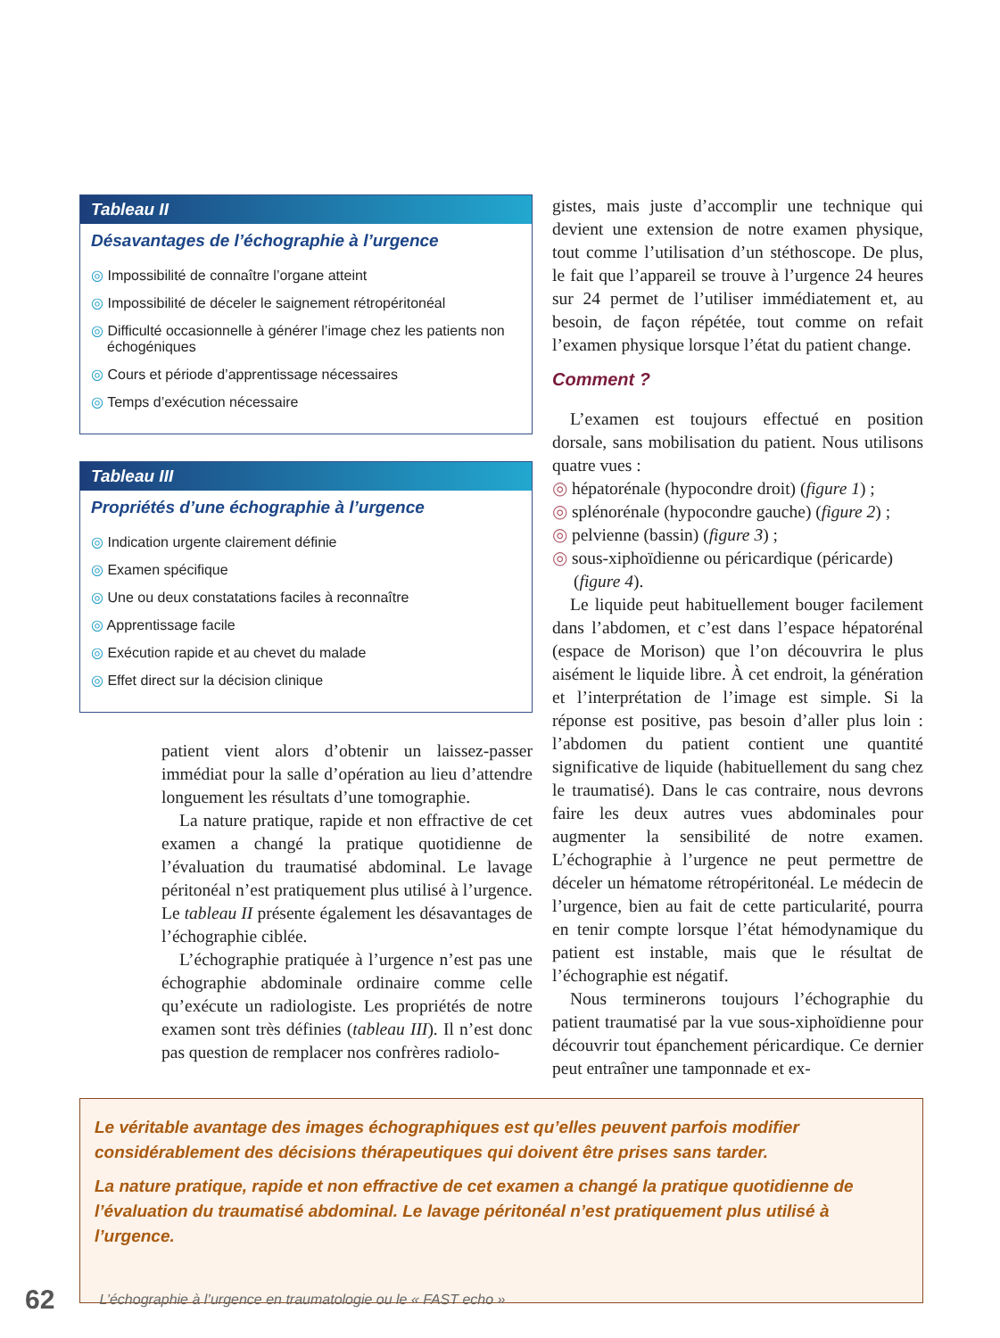Tableau II
Désavantages de l’échographie à l’urgence
◎ Impossibilité de connaître l’organe atteint
◎ Impossibilité de déceler le saignement rétropéritonéal
◎ Difficulté occasionnelle à générer l’image chez les patients non échogéniques
◎ Cours et période d’apprentissage nécessaires
◎ Temps d’exécution nécessaire
Tableau III
Propriétés d’une échographie à l’urgence
◎ Indication urgente clairement définie
◎ Examen spécifique
◎ Une ou deux constatations faciles à reconnaître
◎ Apprentissage facile
◎ Exécution rapide et au chevet du malade
◎ Effet direct sur la décision clinique
patient vient alors d’obtenir un laissez-passer immédiat pour la salle d’opération au lieu d’attendre longuement les résultats d’une tomographie.
La nature pratique, rapide et non effractive de cet examen a changé la pratique quotidienne de l’évaluation du traumatisé abdominal. Le lavage péritonéal n’est pratiquement plus utilisé à l’urgence. Le tableau II présente également les désavantages de l’échographie ciblée.
L’échographie pratiquée à l’urgence n’est pas une échographie abdominale ordinaire comme celle qu’exécute un radiologiste. Les propriétés de notre examen sont très définies (tableau III). Il n’est donc pas question de remplacer nos confrères radiolo-
gistes, mais juste d’accomplir une technique qui devient une extension de notre examen physique, tout comme l’utilisation d’un stéthoscope. De plus, le fait que l’appareil se trouve à l’urgence 24 heures sur 24 permet de l’utiliser immédiatement et, au besoin, de façon répétée, tout comme on refait l’examen physique lorsque l’état du patient change.
Comment ?
L’examen est toujours effectué en position dorsale, sans mobilisation du patient. Nous utilisons quatre vues :
◎ hépatorénale (hypocondre droit) (figure 1) ;
◎ splénorénale (hypocondre gauche) (figure 2) ;
◎ pelvienne (bassin) (figure 3) ;
◎ sous-xiphoïdienne ou péricardique (péricarde) (figure 4).
Le liquide peut habituellement bouger facilement dans l’abdomen, et c’est dans l’espace hépatorénal (espace de Morison) que l’on découvrira le plus aisément le liquide libre. À cet endroit, la génération et l’interprétation de l’image est simple. Si la réponse est positive, pas besoin d’aller plus loin : l’abdomen du patient contient une quantité significative de liquide (habituellement du sang chez le traumatisé). Dans le cas contraire, nous devrons faire les deux autres vues abdominales pour augmenter la sensibilité de notre examen. L’échographie à l’urgence ne peut permettre de déceler un hématome rétropéritonéal. Le médecin de l’urgence, bien au fait de cette particularité, pourra en tenir compte lorsque l’état hémodynamique du patient est instable, mais que le résultat de l’échographie est négatif.
Nous terminerons toujours l’échographie du patient traumatisé par la vue sous-xiphoïdienne pour découvrir tout épanchement péricardique. Ce dernier peut entraîner une tamponnade et ex-
Le véritable avantage des images échographiques est qu’elles peuvent parfois modifier considérablement des décisions thérapeutiques qui doivent être prises sans tarder.
La nature pratique, rapide et non effractive de cet examen a changé la pratique quotidienne de l’évaluation du traumatisé abdominal. Le lavage péritonéal n’est pratiquement plus utilisé à l’urgence.
62 L’échographie à l’urgence en traumatologie ou le « FAST echo »